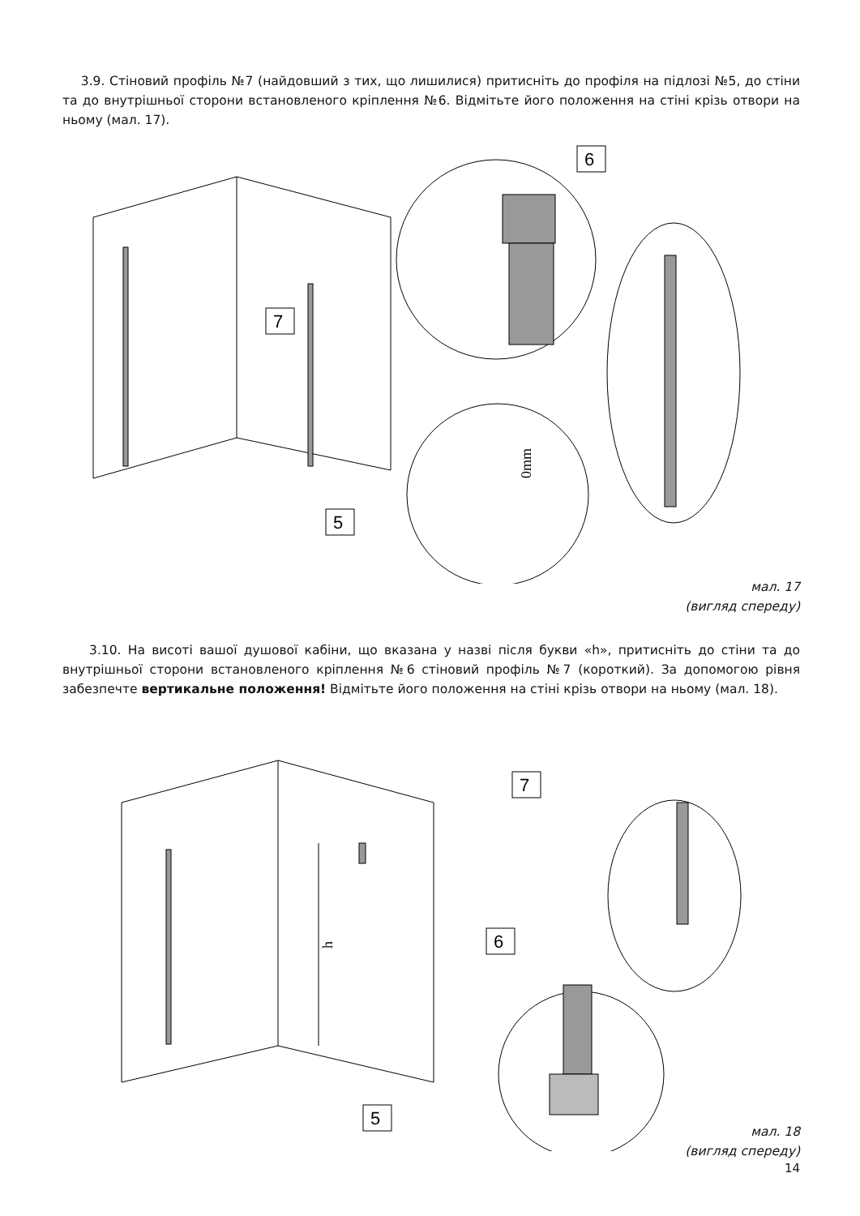3.9. Стіновий профіль №7 (найдовший з тих, що лишилися) притисніть до профіля на підлозі №5, до стіни та до внутрішньої сторони встановленого кріплення №6. Відмітьте його положення на стіні крізь отвори на ньому (мал. 17).
6
7
5
0mm
мал. 17
(вигляд спереду)
3.10. На висоті вашої душової кабіни, що вказана у назві після букви «h», притисніть до стіни та до внутрішньої сторони встановленого кріплення №6 стіновий профіль №7 (короткий). За допомогою рівня забезпечте вертикальне положення! Відмітьте його положення на стіні крізь отвори на ньому (мал. 18).
7
6
5
h
мал. 18
(вигляд спереду)
14